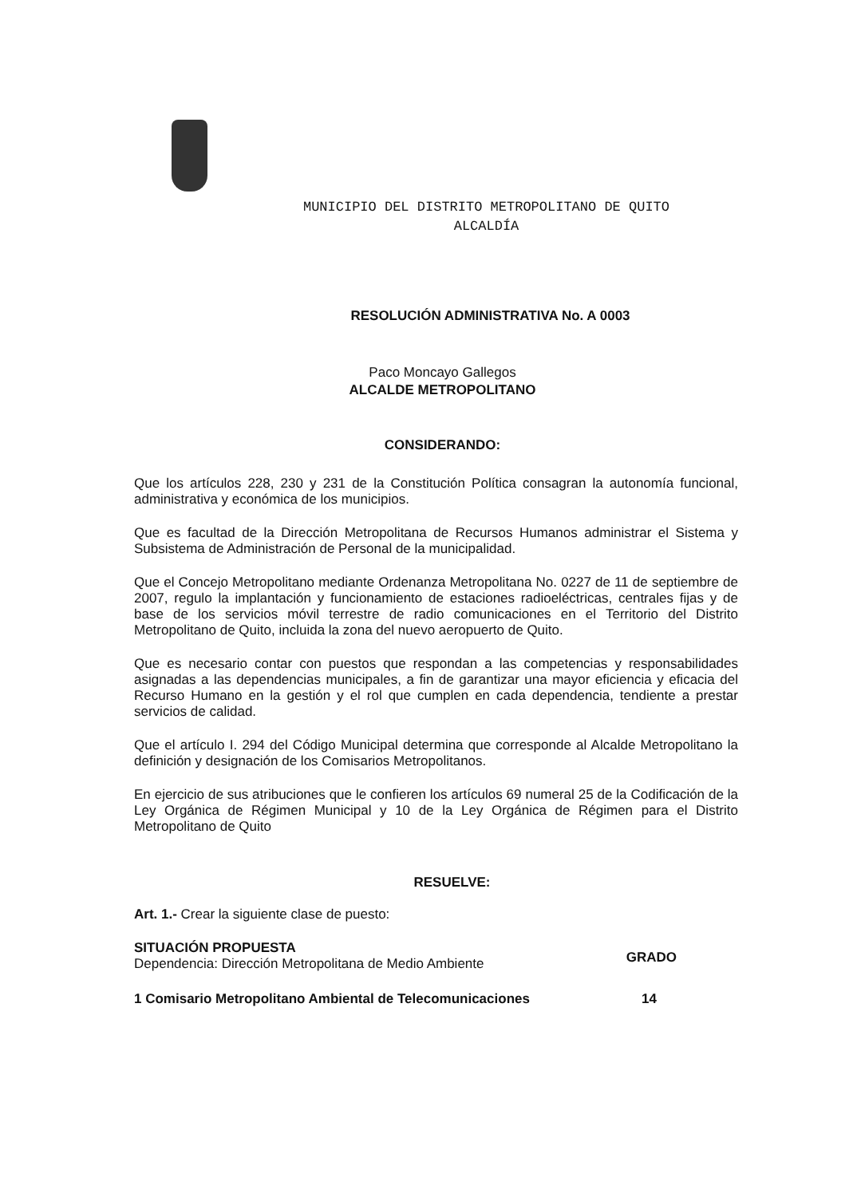MUNICIPIO DEL DISTRITO METROPOLITANO DE QUITO
ALCALDÍA
RESOLUCIÓN ADMINISTRATIVA No. A 0003
Paco Moncayo Gallegos
ALCALDE METROPOLITANO
CONSIDERANDO:
Que los artículos 228, 230 y 231 de la Constitución Política consagran la autonomía funcional, administrativa y económica de los municipios.
Que es facultad de la Dirección Metropolitana de Recursos Humanos administrar el Sistema y Subsistema de Administración de Personal de la municipalidad.
Que el Concejo Metropolitano mediante Ordenanza Metropolitana No. 0227 de 11 de septiembre de 2007, regulo la implantación y funcionamiento de estaciones radioeléctricas, centrales fijas y de base de los servicios móvil terrestre de radio comunicaciones en el Territorio del Distrito Metropolitano de Quito, incluida la zona del nuevo aeropuerto de Quito.
Que es necesario contar con puestos que respondan a las competencias y responsabilidades asignadas a las dependencias municipales, a fin de garantizar una mayor eficiencia y eficacia del Recurso Humano en la gestión y el rol que cumplen en cada dependencia, tendiente a prestar servicios de calidad.
Que el artículo I. 294 del Código Municipal determina que corresponde al Alcalde Metropolitano la definición y designación de los Comisarios Metropolitanos.
En ejercicio de sus atribuciones que le confieren los artículos 69 numeral 25 de la Codificación de la Ley Orgánica de Régimen Municipal y 10 de la Ley Orgánica de Régimen para el Distrito Metropolitano de Quito
RESUELVE:
Art. 1.- Crear la siguiente clase de puesto:
SITUACIÓN PROPUESTA
Dependencia: Dirección Metropolitana de Medio Ambiente
GRADO
1 Comisario Metropolitano Ambiental de Telecomunicaciones 14